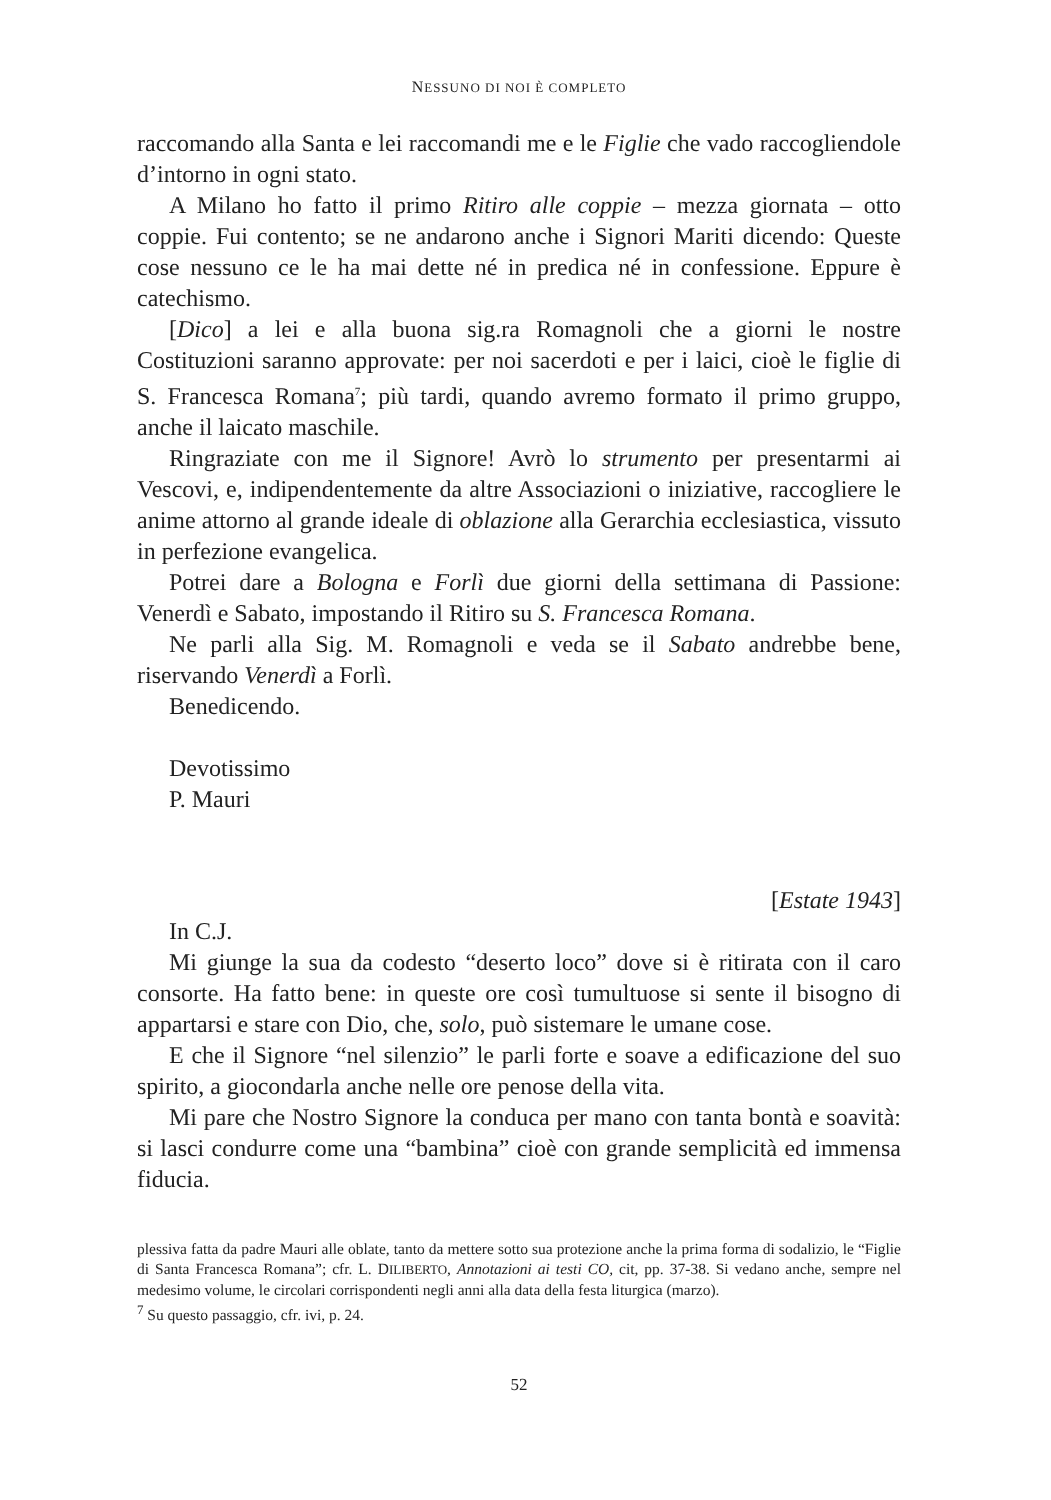NESSUNO DI NOI È COMPLETO
raccomando alla Santa e lei raccomandi me e le Figlie che vado raccogliendole d’intorno in ogni stato.
A Milano ho fatto il primo Ritiro alle coppie – mezza giornata – otto coppie. Fui contento; se ne andarono anche i Signori Mariti dicendo: Queste cose nessuno ce le ha mai dette né in predica né in confessione. Eppure è catechismo.
[Dico] a lei e alla buona sig.ra Romagnoli che a giorni le nostre Costituzioni saranno approvate: per noi sacerdoti e per i laici, cioè le figlie di S. Francesca Romana<sup>7</sup>; più tardi, quando avremo formato il primo gruppo, anche il laicato maschile.
Ringraziate con me il Signore! Avrò lo strumento per presentarmi ai Vescovi, e, indipendentemente da altre Associazioni o iniziative, raccogliere le anime attorno al grande ideale di oblazione alla Gerarchia ecclesiastica, vissuto in perfezione evangelica.
Potrei dare a Bologna e Forlì due giorni della settimana di Passione: Venerdì e Sabato, impostando il Ritiro su S. Francesca Romana.
Ne parli alla Sig. M. Romagnoli e veda se il Sabato andrebbe bene, riservando Venerdì a Forlì.
Benedicendo.
Devotissimo
P. Mauri
[Estate 1943]
In C.J.
Mi giunge la sua da codesto “deserto loco” dove si è ritirata con il caro consorte. Ha fatto bene: in queste ore così tumultuose si sente il bisogno di appartarsi e stare con Dio, che, solo, può sistemare le umane cose.
E che il Signore “nel silenzio” le parli forte e soave a edificazione del suo spirito, a giocondarla anche nelle ore penose della vita.
Mi pare che Nostro Signore la conduca per mano con tanta bontà e soavità: si lasci condurre come una “bambina” cioè con grande semplicità ed immensa fiducia.
plessiva fatta da padre Mauri alle oblate, tanto da mettere sotto sua protezione anche la prima forma di sodalizio, le “Figlie di Santa Francesca Romana”; cfr. L. DILIBERTO, Annotazioni ai testi CO, cit, pp. 37-38. Si vedano anche, sempre nel medesimo volume, le circolari corrispondenti negli anni alla data della festa liturgica (marzo).
<sup>7</sup> Su questo passaggio, cfr. ivi, p. 24.
52